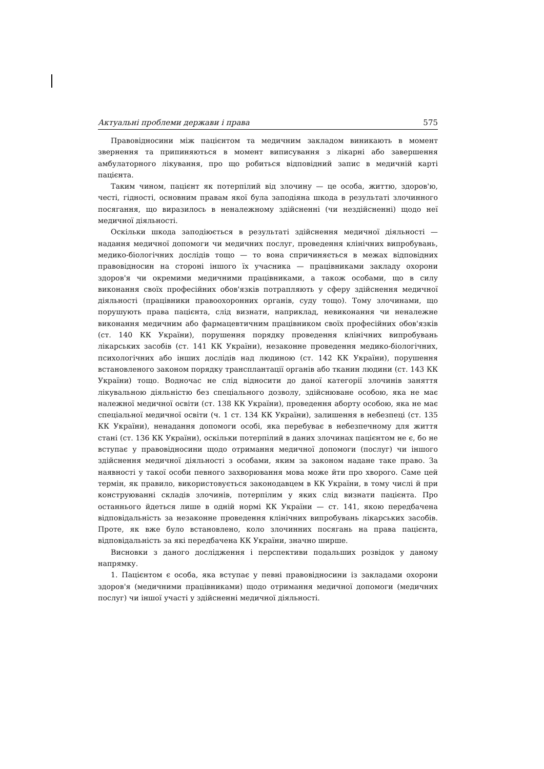Актуальні проблеми держави і права 575
Правовідносини між пацієнтом та медичним закладом виникають в момент звернення та припиняються в момент виписування з лікарні або завершення амбулаторного лікування, про що робиться відповідний запис в медичній карті пацієнта.
Таким чином, пацієнт як потерпілий від злочину — це особа, життю, здоров'ю, честі, гідності, основним правам якої була заподіяна шкода в результаті злочинного посягання, що виразилось в неналежному здійсненні (чи нездійсненні) щодо неї медичної діяльності.
Оскільки шкода заподіюється в результаті здійснення медичної діяльності — надання медичної допомоги чи медичних послуг, проведення клінічних випробувань, медико-біологічних дослідів тощо — то вона спричиняється в межах відповідних правовідносин на стороні іншого їх учасника — працівниками закладу охорони здоров'я чи окремими медичними працівниками, а також особами, що в силу виконання своїх професійних обов'язків потрапляють у сферу здійснення медичної діяльності (працівники правоохоронних органів, суду тощо). Тому злочинами, що порушують права пацієнта, слід визнати, наприклад, невиконання чи неналежне виконання медичним або фармацевтичним працівником своїх професійних обов'язків (ст. 140 КК України), порушення порядку проведення клінічних випробувань лікарських засобів (ст. 141 КК України), незаконне проведення медико-біологічних, психологічних або інших дослідів над людиною (ст. 142 КК України), порушення встановленого законом порядку трансплантації органів або тканин людини (ст. 143 КК України) тощо. Водночас не слід відносити до даної категорії злочинів заняття лікувальною діяльністю без спеціального дозволу, здійснюване особою, яка не має належної медичної освіти (ст. 138 КК України), проведення аборту особою, яка не має спеціальної медичної освіти (ч. 1 ст. 134 КК України), залишення в небезпеці (ст. 135 КК України), ненадання допомоги особі, яка перебуває в небезпечному для життя стані (ст. 136 КК України), оскільки потерпілий в даних злочинах пацієнтом не є, бо не вступає у правовідносини щодо отримання медичної допомоги (послуг) чи іншого здійснення медичної діяльності з особами, яким за законом надане таке право. За наявності у такої особи певного захворювання мова може йти про хворого. Саме цей термін, як правило, використовується законодавцем в КК України, в тому числі й при конструюванні складів злочинів, потерпілим у яких слід визнати пацієнта. Про останнього йдеться лише в одній нормі КК України — ст. 141, якою передбачена відповідальність за незаконне проведення клінічних випробувань лікарських засобів. Проте, як вже було встановлено, коло злочинних посягань на права пацієнта, відповідальність за які передбачена КК України, значно ширше.
Висновки з даного дослідження і перспективи подальших розвідок у даному напрямку.
1. Пацієнтом є особа, яка вступає у певні правовідносини із закладами охорони здоров'я (медичними працівниками) щодо отримання медичної допомоги (медичних послуг) чи іншої участі у здійсненні медичної діяльності.